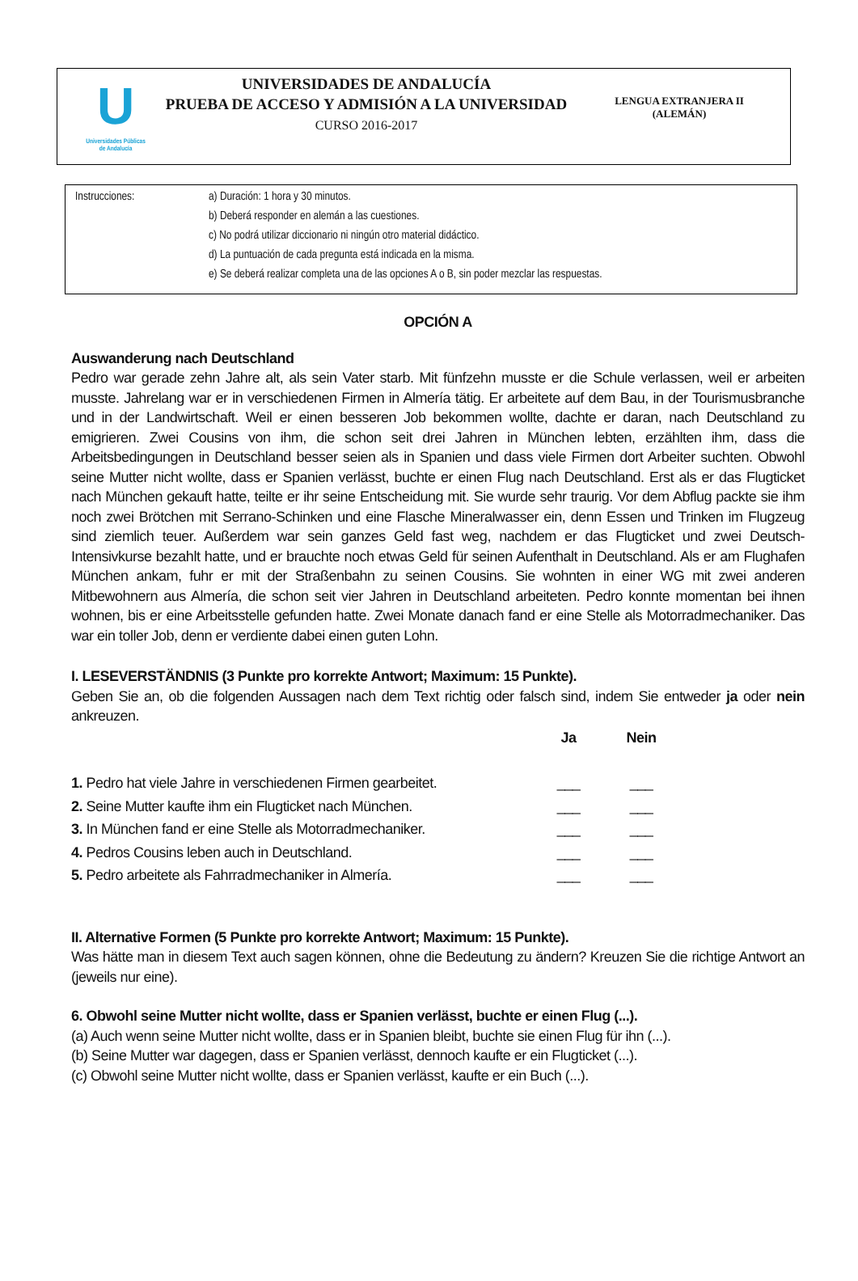U
Universidades Públicas
de Andalucía
UNIVERSIDADES DE ANDALUCÍA
PRUEBA DE ACCESO Y ADMISIÓN A LA UNIVERSIDAD
CURSO 2016-2017
LENGUA EXTRANJERA II
(ALEMÁN)
| Instrucciones: | a) Duración: 1 hora y 30 minutos. |
| | b) Deberá responder en alemán a las cuestiones. |
| | c) No podrá utilizar diccionario ni ningún otro material didáctico. |
| | d) La puntuación de cada pregunta está indicada en la misma. |
| | e) Se deberá realizar completa una de las opciones A o B, sin poder mezclar las respuestas. |
OPCIÓN A
Auswanderung nach Deutschland
Pedro war gerade zehn Jahre alt, als sein Vater starb. Mit fünfzehn musste er die Schule verlassen, weil er arbeiten musste. Jahrelang war er in verschiedenen Firmen in Almería tätig. Er arbeitete auf dem Bau, in der Tourismusbranche und in der Landwirtschaft. Weil er einen besseren Job bekommen wollte, dachte er daran, nach Deutschland zu emigrieren. Zwei Cousins von ihm, die schon seit drei Jahren in München lebten, erzählten ihm, dass die Arbeitsbedingungen in Deutschland besser seien als in Spanien und dass viele Firmen dort Arbeiter suchten. Obwohl seine Mutter nicht wollte, dass er Spanien verlässt, buchte er einen Flug nach Deutschland. Erst als er das Flugticket nach München gekauft hatte, teilte er ihr seine Entscheidung mit. Sie wurde sehr traurig. Vor dem Abflug packte sie ihm noch zwei Brötchen mit Serrano-Schinken und eine Flasche Mineralwasser ein, denn Essen und Trinken im Flugzeug sind ziemlich teuer. Außerdem war sein ganzes Geld fast weg, nachdem er das Flugticket und zwei Deutsch-Intensivkurse bezahlt hatte, und er brauchte noch etwas Geld für seinen Aufenthalt in Deutschland. Als er am Flughafen München ankam, fuhr er mit der Straßenbahn zu seinen Cousins. Sie wohnten in einer WG mit zwei anderen Mitbewohnern aus Almería, die schon seit vier Jahren in Deutschland arbeiteten. Pedro konnte momentan bei ihnen wohnen, bis er eine Arbeitsstelle gefunden hatte. Zwei Monate danach fand er eine Stelle als Motorradmechaniker. Das war ein toller Job, denn er verdiente dabei einen guten Lohn.
I. LESEVERSTÄNDNIS (3 Punkte pro korrekte Antwort; Maximum: 15 Punkte).
Geben Sie an, ob die folgenden Aussagen nach dem Text richtig oder falsch sind, indem Sie entweder ja oder nein ankreuzen.
| | Ja | Nein |
| 1. Pedro hat viele Jahre in verschiedenen Firmen gearbeitet. | ___ | ___ |
| 2. Seine Mutter kaufte ihm ein Flugticket nach München. | ___ | ___ |
| 3. In München fand er eine Stelle als Motorradmechaniker. | ___ | ___ |
| 4. Pedros Cousins leben auch in Deutschland. | ___ | ___ |
| 5. Pedro arbeitete als Fahrradmechaniker in Almería. | ___ | ___ |
II. Alternative Formen (5 Punkte pro korrekte Antwort; Maximum: 15 Punkte).
Was hätte man in diesem Text auch sagen können, ohne die Bedeutung zu ändern? Kreuzen Sie die richtige Antwort an (jeweils nur eine).
6. Obwohl seine Mutter nicht wollte, dass er Spanien verlässt, buchte er einen Flug (...).
(a) Auch wenn seine Mutter nicht wollte, dass er in Spanien bleibt, buchte sie einen Flug für ihn (...).
(b) Seine Mutter war dagegen, dass er Spanien verlässt, dennoch kaufte er ein Flugticket (...).
(c) Obwohl seine Mutter nicht wollte, dass er Spanien verlässt, kaufte er ein Buch (...).